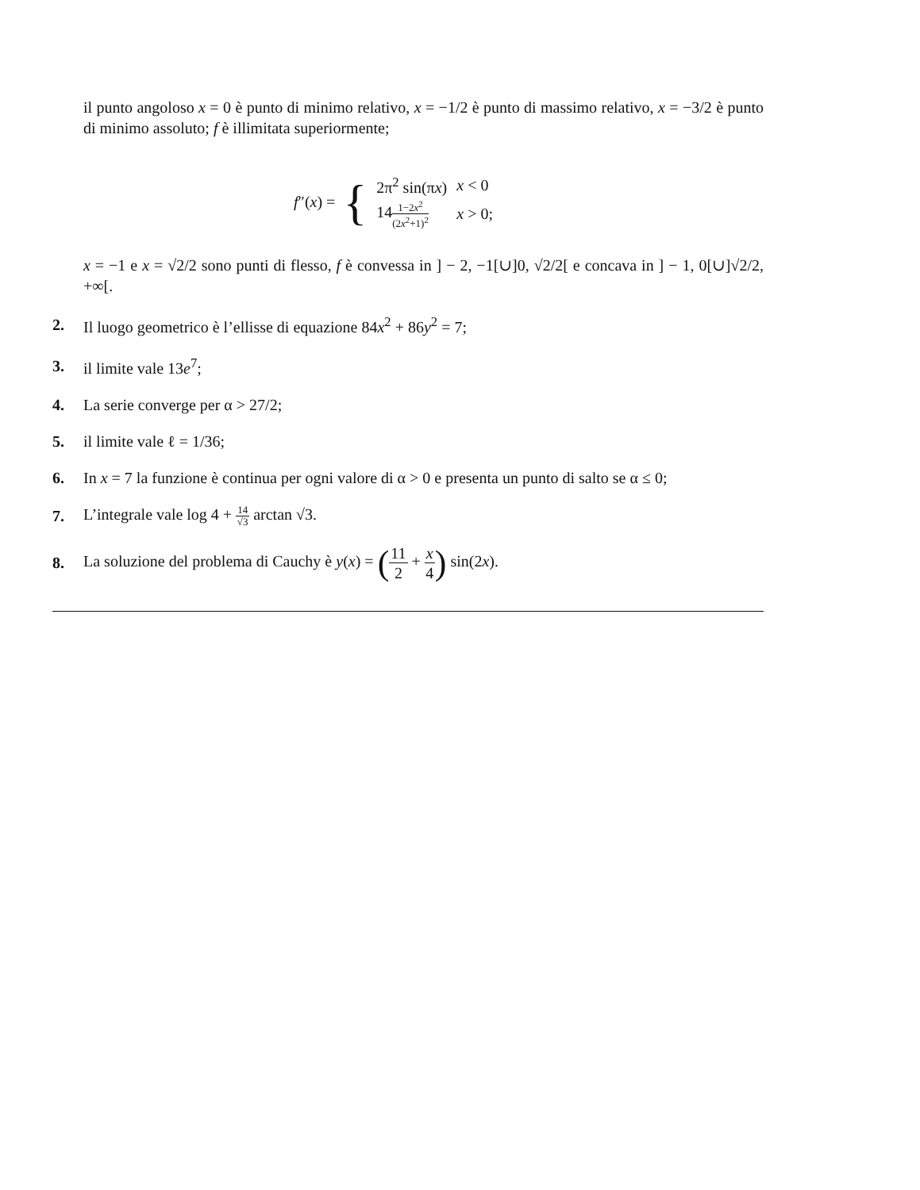il punto angoloso x = 0 è punto di minimo relativo, x = −1/2 è punto di massimo relativo, x = −3/2 è punto di minimo assoluto; f è illimitata superiormente;
f″(x) = {
| 2π<sup>2</sup> sin(π x ) | x < 0 |
| 14 1−2 x<sup>2</sup> (2 x<sup>2</sup>+1)<sup>2</sup> | x > 0; |
x = −1 e x = √2/2 sono punti di flesso, f è convessa in ] − 2, −1[∪]0, √2/2[ e concava in ] − 1, 0[∪]√2/2, +∞[.
2. Il luogo geometrico è l’ellisse di equazione 84x<sup>2</sup> + 86y<sup>2</sup> = 7;
3. il limite vale 13e<sup>7</sup>;
4. La serie converge per α > 27/2;
5. il limite vale ℓ = 1/36;
6. In x = 7 la funzione è continua per ogni valore di α > 0 e presenta un punto di salto se α ≤ 0;
7. L’integrale vale log 4 + 14 √3 arctan √3.
8. La soluzione del problema di Cauchy è y(x) = (11 2 + x 4) sin(2x).